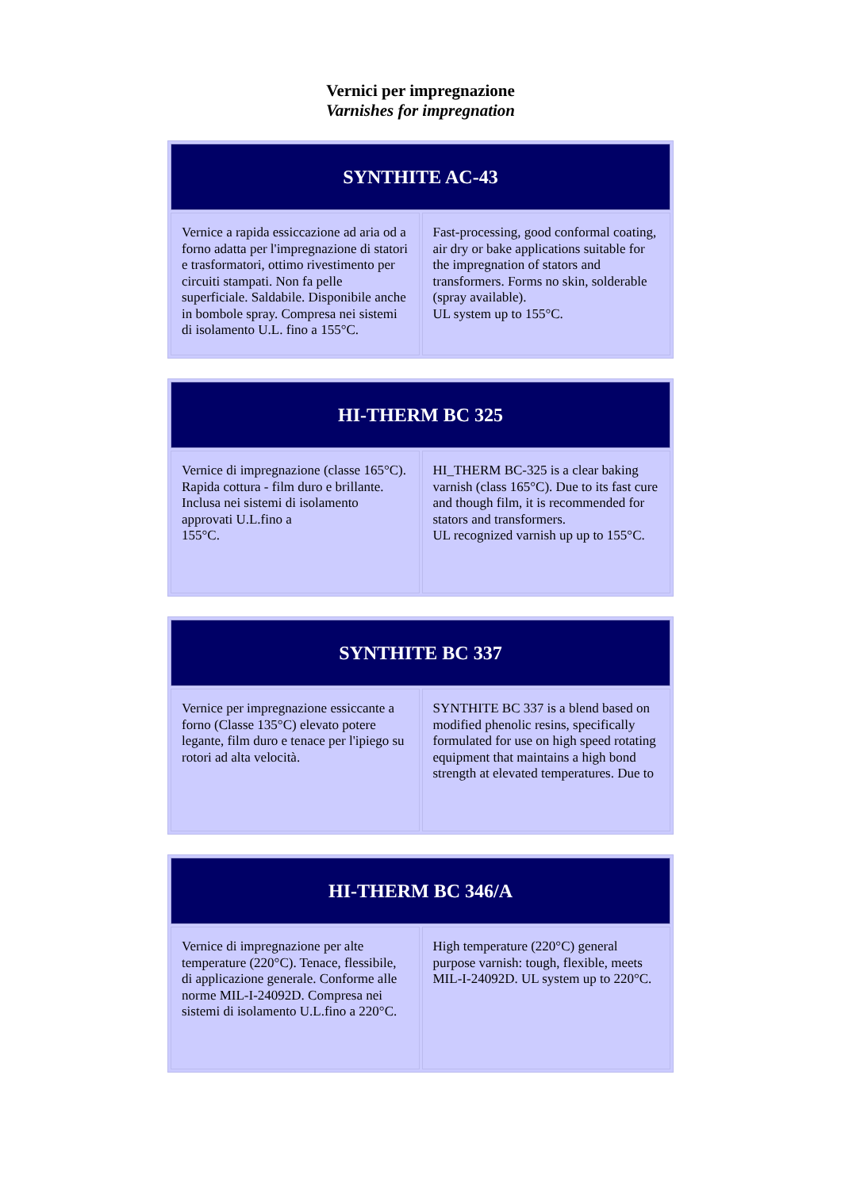Vernici per impregnazione
Varnishes for impregnation
| SYNTHITE AC-43 | |
| --- | --- |
| Vernice a rapida essiccazione ad aria od a forno adatta per l'impregnazione di statori e trasformatori, ottimo rivestimento per circuiti stampati. Non fa pelle superficiale. Saldabile. Disponibile anche in bombole spray. Compresa nei sistemi di isolamento U.L. fino a 155°C. | Fast-processing, good conformal coating, air dry or bake applications suitable for the impregnation of stators and transformers. Forms no skin, solderable (spray available). UL system up to 155°C. |
| HI-THERM BC 325 | |
| --- | --- |
| Vernice di impregnazione (classe 165°C). Rapida cottura - film duro e brillante. Inclusa nei sistemi di isolamento approvati U.L.fino a 155°C. | HI_THERM BC-325 is a clear baking varnish (class 165°C). Due to its fast cure and though film, it is recommended for stators and transformers. UL recognized varnish up up to 155°C. |
| SYNTHITE BC 337 | |
| --- | --- |
| Vernice per impregnazione essiccante a forno (Classe 135°C) elevato potere legante, film duro e tenace per l'ipiego su rotori ad alta velocità. | SYNTHITE BC 337 is a blend based on modified phenolic resins, specifically formulated for use on high speed rotating equipment that maintains a high bond strength at elevated temperatures. Due to |
| HI-THERM BC 346/A | |
| --- | --- |
| Vernice di impregnazione per alte temperature (220°C). Tenace, flessibile, di applicazione generale. Conforme alle norme MIL-I-24092D. Compresa nei sistemi di isolamento U.L.fino a 220°C. | High temperature (220°C) general purpose varnish: tough, flexible, meets MIL-I-24092D. UL system up to 220°C. |